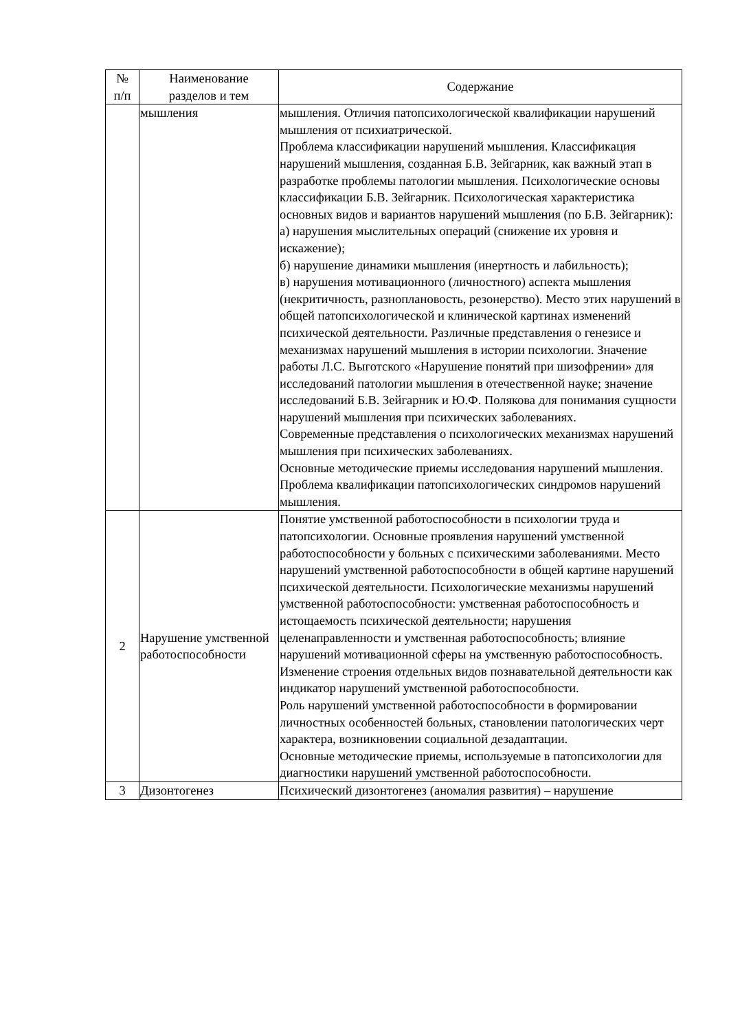| № п/п | Наименование разделов и тем | Содержание |
| --- | --- | --- |
| | мышления | мышления. Отличия патопсихологической квалификации нарушений мышления от психиатрической. Проблема классификации нарушений мышления. Классификация нарушений мышления, созданная Б.В. Зейгарник, как важный этап в разработке проблемы патологии мышления. Психологические основы классификации Б.В. Зейгарник. Психологическая характеристика основных видов и вариантов нарушений мышления (по Б.В. Зейгарник): а) нарушения мыслительных операций (снижение их уровня и искажение); б) нарушение динамики мышления (инертность и лабильность); в) нарушения мотивационного (личностного) аспекта мышления (некритичность, разноплановость, резонерство). Место этих нарушений в общей патопсихологической и клинической картинах изменений психической деятельности. Различные представления о генезисе и механизмах нарушений мышления в истории психологии. Значение работы Л.С. Выготского «Нарушение понятий при шизофрении» для исследований патологии мышления в отечественной науке; значение исследований Б.В. Зейгарник и Ю.Ф. Полякова для понимания сущности нарушений мышления при психических заболеваниях. Современные представления о психологических механизмах нарушений мышления при психических заболеваниях. Основные методические приемы исследования нарушений мышления. Проблема квалификации патопсихологических синдромов нарушений мышления. |
| 2 | Нарушение умственной работоспособности | Понятие умственной работоспособности в психологии труда и патопсихологии. Основные проявления нарушений умственной работоспособности у больных с психическими заболеваниями. Место нарушений умственной работоспособности в общей картине нарушений психической деятельности. Психологические механизмы нарушений умственной работоспособности: умственная работоспособность и истощаемость психической деятельности; нарушения целенаправленности и умственная работоспособность; влияние нарушений мотивационной сферы на умственную работоспособность. Изменение строения отдельных видов познавательной деятельности как индикатор нарушений умственной работоспособности. Роль нарушений умственной работоспособности в формировании личностных особенностей больных, становлении патологических черт характера, возникновении социальной дезадаптации. Основные методические приемы, используемые в патопсихологии для диагностики нарушений умственной работоспособности. |
| 3 | Дизонтогенез | Психический дизонтогенез (аномалия развития) – нарушение |